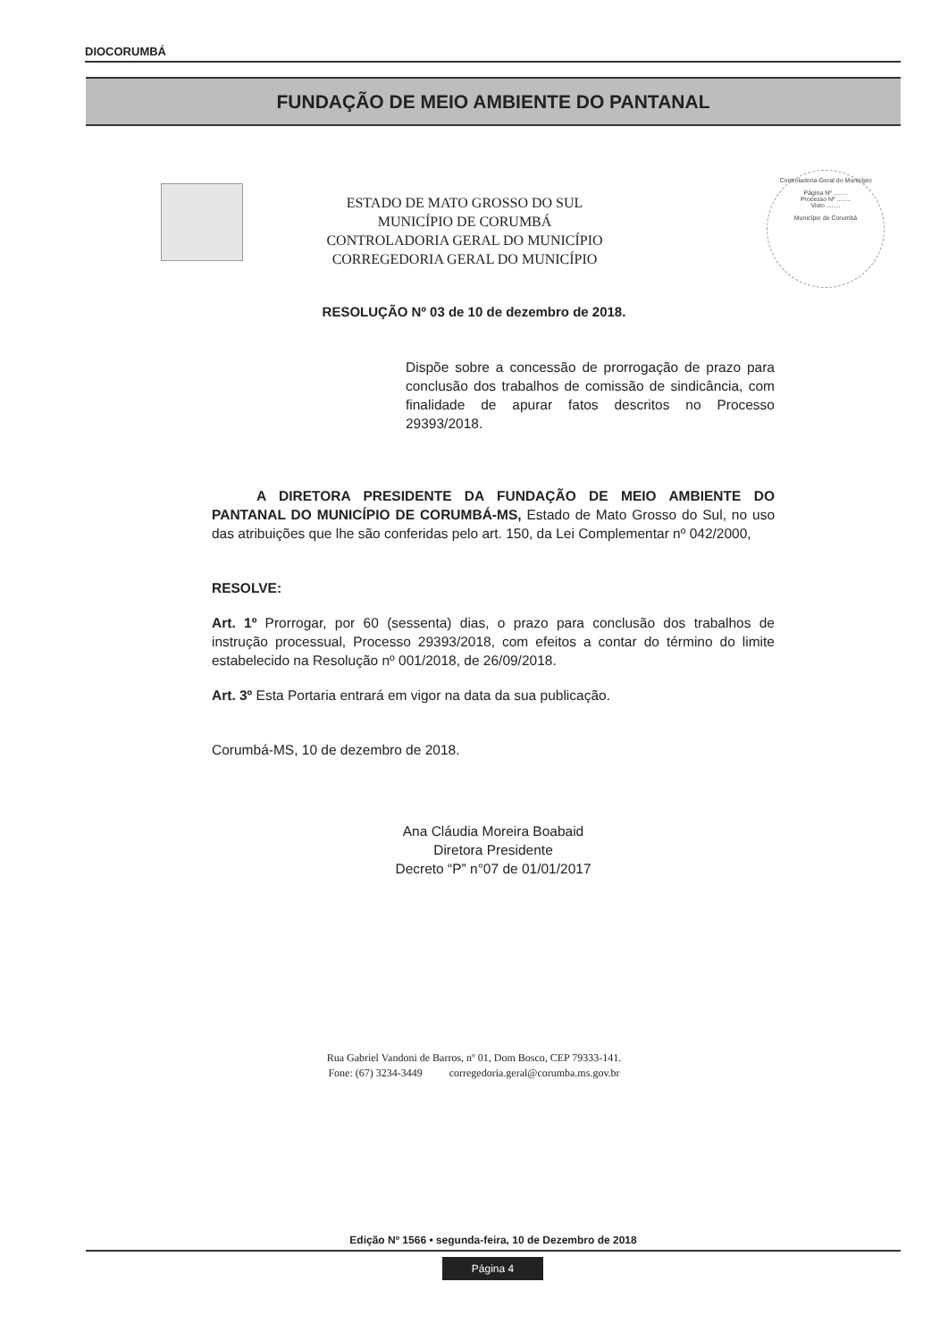DIOCORUMBÁ
FUNDAÇÃO DE MEIO AMBIENTE DO PANTANAL
ESTADO DE MATO GROSSO DO SUL
MUNICÍPIO DE CORUMBÁ
CONTROLADORIA GERAL DO MUNICÍPIO
CORREGEDORIA GERAL DO MUNICÍPIO
Controladoria-Geral do Município
Página Nº ........
Processo Nº ........
Visto ........
Município de Corumbá
RESOLUÇÃO Nº 03 de 10 de dezembro de 2018.
Dispõe sobre a concessão de prorrogação de prazo para conclusão dos trabalhos de comissão de sindicância, com finalidade de apurar fatos descritos no Processo 29393/2018.
A DIRETORA PRESIDENTE DA FUNDAÇÃO DE MEIO AMBIENTE DO PANTANAL DO MUNICÍPIO DE CORUMBÁ-MS, Estado de Mato Grosso do Sul, no uso das atribuições que lhe são conferidas pelo art. 150, da Lei Complementar nº 042/2000,
RESOLVE:
Art. 1º Prorrogar, por 60 (sessenta) dias, o prazo para conclusão dos trabalhos de instrução processual, Processo 29393/2018, com efeitos a contar do término do limite estabelecido na Resolução nº 001/2018, de 26/09/2018.
Art. 3º Esta Portaria entrará em vigor na data da sua publicação.
Corumbá-MS, 10 de dezembro de 2018.
Ana Cláudia Moreira Boabaid
Diretora Presidente
Decreto “P” n°07 de 01/01/2017
Rua Gabriel Vandoni de Barros, nº 01, Dom Bosco, CEP 79333-141.
Fone: (67) 3234-3449 corregedoria.geral@corumba.ms.gov.br
Edição Nº 1566 • segunda-feira, 10 de Dezembro de 2018
Página 4